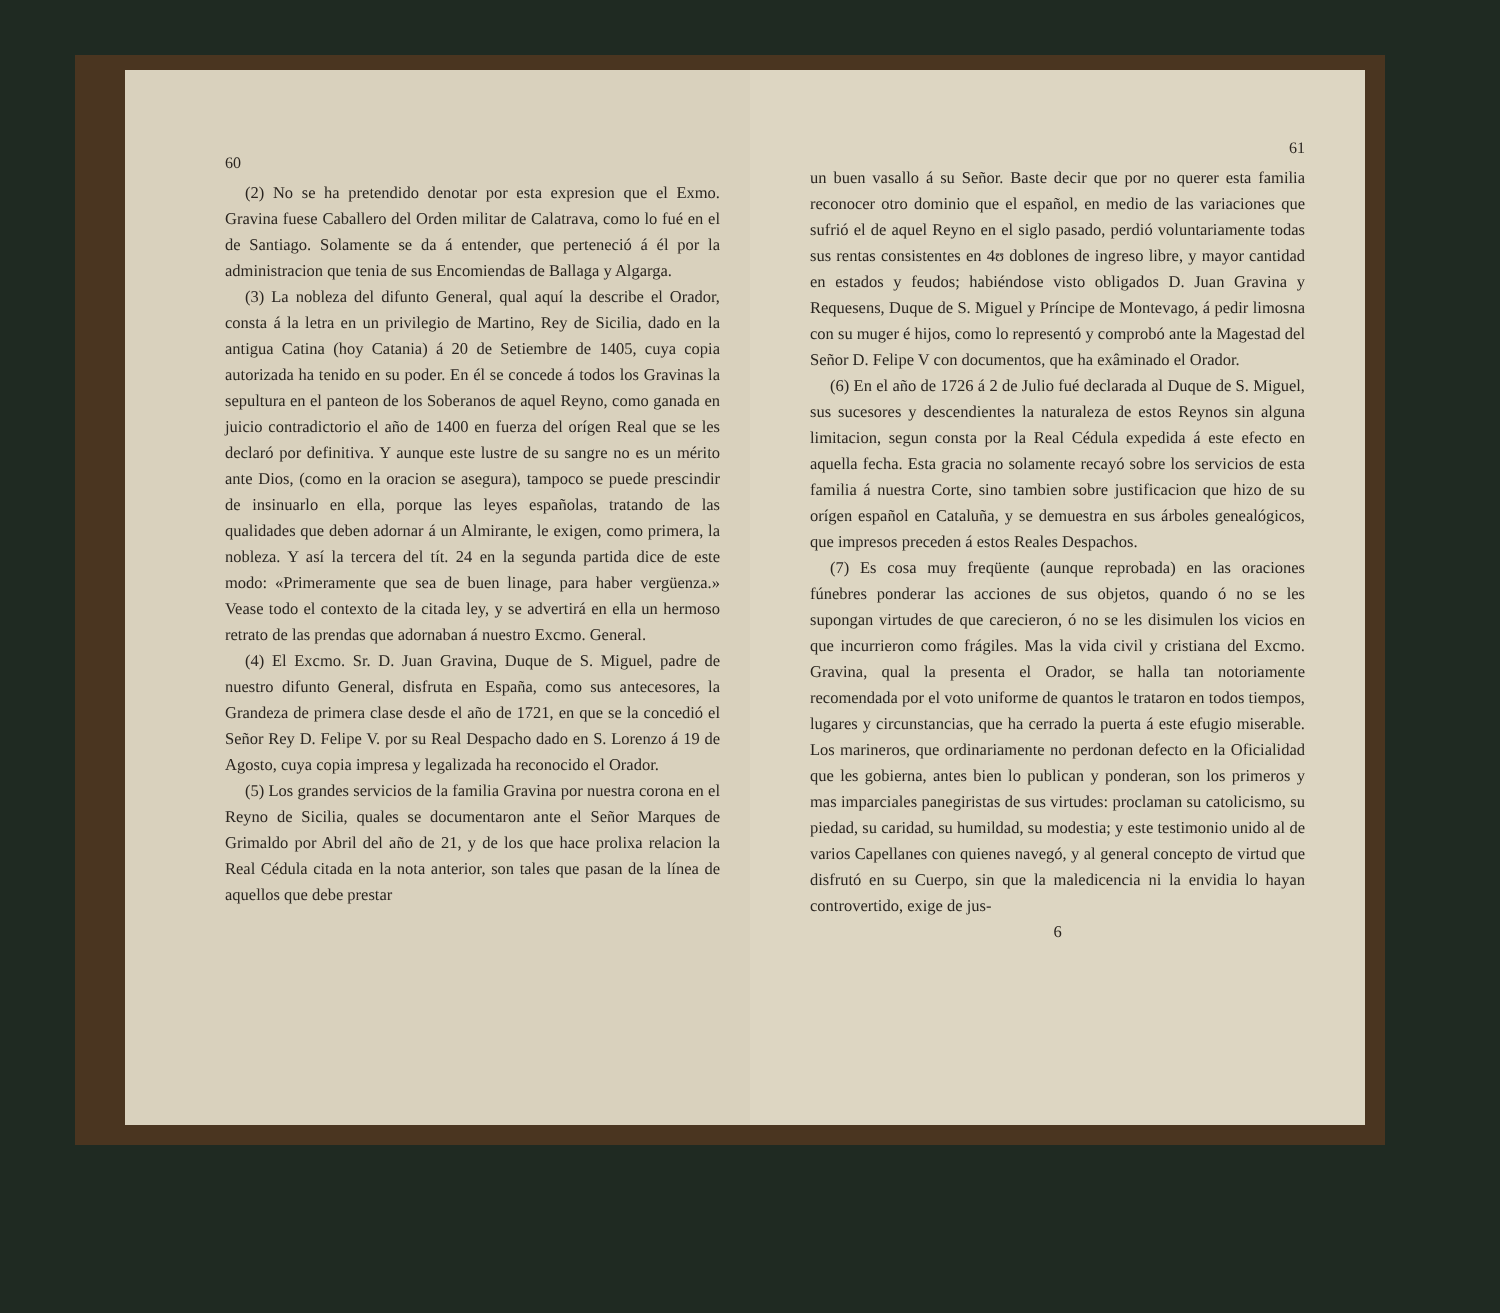60
(2) No se ha pretendido denotar por esta expresion que el Exmo. Gravina fuese Caballero del Orden militar de Calatrava, como lo fué en el de Santiago. Solamente se da á entender, que perteneció á él por la administracion que tenia de sus Encomiendas de Ballaga y Algarga.
(3) La nobleza del difunto General, qual aquí la describe el Orador, consta á la letra en un privilegio de Martino, Rey de Sicilia, dado en la antigua Catina (hoy Catania) á 20 de Setiembre de 1405, cuya copia autorizada ha tenido en su poder. En él se concede á todos los Gravinas la sepultura en el panteon de los Soberanos de aquel Reyno, como ganada en juicio contradictorio el año de 1400 en fuerza del orígen Real que se les declaró por definitiva. Y aunque este lustre de su sangre no es un mérito ante Dios, (como en la oracion se asegura), tampoco se puede prescindir de insinuarlo en ella, porque las leyes españolas, tratando de las qualidades que deben adornar á un Almirante, le exigen, como primera, la nobleza. Y así la tercera del tít. 24 en la segunda partida dice de este modo: «Primeramente que sea de buen linage, para haber vergüenza.» Vease todo el contexto de la citada ley, y se advertirá en ella un hermoso retrato de las prendas que adornaban á nuestro Excmo. General.
(4) El Excmo. Sr. D. Juan Gravina, Duque de S. Miguel, padre de nuestro difunto General, disfruta en España, como sus antecesores, la Grandeza de primera clase desde el año de 1721, en que se la concedió el Señor Rey D. Felipe V. por su Real Despacho dado en S. Lorenzo á 19 de Agosto, cuya copia impresa y legalizada ha reconocido el Orador.
(5) Los grandes servicios de la familia Gravina por nuestra corona en el Reyno de Sicilia, quales se documentaron ante el Señor Marques de Grimaldo por Abril del año de 21, y de los que hace prolixa relacion la Real Cédula citada en la nota anterior, son tales que pasan de la línea de aquellos que debe prestar
61
un buen vasallo á su Señor. Baste decir que por no querer esta familia reconocer otro dominio que el español, en medio de las variaciones que sufrió el de aquel Reyno en el siglo pasado, perdió voluntariamente todas sus rentas consistentes en 4ʊ doblones de ingreso libre, y mayor cantidad en estados y feudos; habiéndose visto obligados D. Juan Gravina y Requesens, Duque de S. Miguel y Príncipe de Montevago, á pedir limosna con su muger é hijos, como lo representó y comprobó ante la Magestad del Señor D. Felipe V con documentos, que ha exâminado el Orador.
(6) En el año de 1726 á 2 de Julio fué declarada al Duque de S. Miguel, sus sucesores y descendientes la naturaleza de estos Reynos sin alguna limitacion, segun consta por la Real Cédula expedida á este efecto en aquella fecha. Esta gracia no solamente recayó sobre los servicios de esta familia á nuestra Corte, sino tambien sobre justificacion que hizo de su orígen español en Cataluña, y se demuestra en sus árboles genealógicos, que impresos preceden á estos Reales Despachos.
(7) Es cosa muy freqüente (aunque reprobada) en las oraciones fúnebres ponderar las acciones de sus objetos, quando ó no se les supongan virtudes de que carecieron, ó no se les disimulen los vicios en que incurrieron como frágiles. Mas la vida civil y cristiana del Excmo. Gravina, qual la presenta el Orador, se halla tan notoriamente recomendada por el voto uniforme de quantos le trataron en todos tiempos, lugares y circunstancias, que ha cerrado la puerta á este efugio miserable. Los marineros, que ordinariamente no perdonan defecto en la Oficialidad que les gobierna, antes bien lo publican y ponderan, son los primeros y mas imparciales panegiristas de sus virtudes: proclaman su catolicismo, su piedad, su caridad, su humildad, su modestia; y este testimonio unido al de varios Capellanes con quienes navegó, y al general concepto de virtud que disfrutó en su Cuerpo, sin que la maledicencia ni la envidia lo hayan controvertido, exige de jus-
6